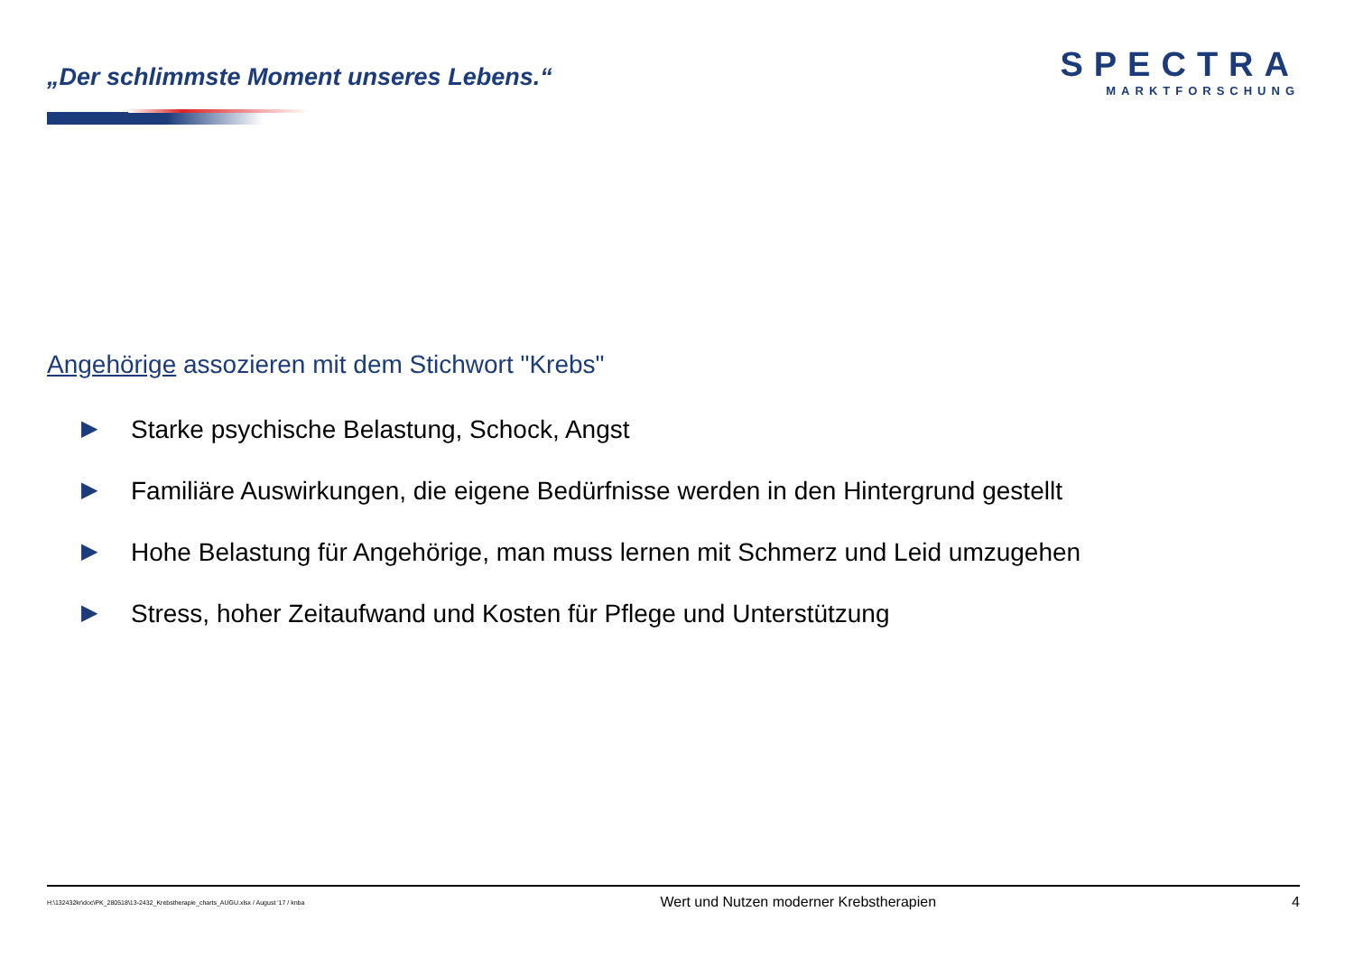„Der schlimmste Moment unseres Lebens.“
SPECTRA
MARKTFORSCHUNG
Angehörige assozieren mit dem Stichwort "Krebs"
▶ Starke psychische Belastung, Schock, Angst
▶ Familiäre Auswirkungen, die eigene Bedürfnisse werden in den Hintergrund gestellt
▶ Hohe Belastung für Angehörige, man muss lernen mit Schmerz und Leid umzugehen
▶ Stress, hoher Zeitaufwand und Kosten für Pflege und Unterstützung
H:\132432kr\doc\PK_280518\13-2432_Krebstherapie_charts_AUGU.xlsx / August '17 / knba Wert und Nutzen moderner Krebstherapien 4